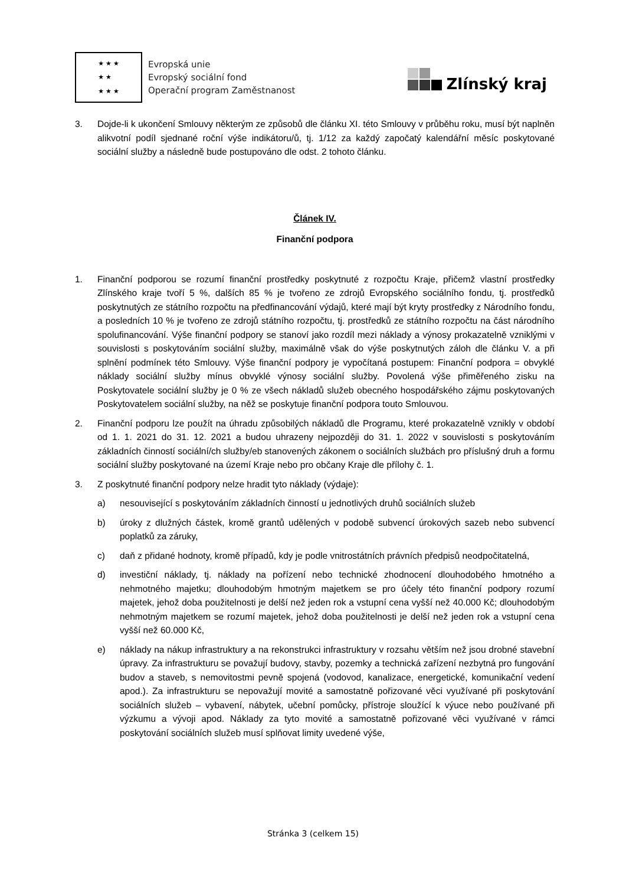★ ★ ★
★ ★
★ ★ ★
Evropská unie
Evropský sociální fond
Operační program Zaměstnanost
Zlínský kraj
3. Dojde-li k ukončení Smlouvy některým ze způsobů dle článku XI. této Smlouvy v průběhu roku, musí být naplněn alikvotní podíl sjednané roční výše indikátoru/ů, tj. 1/12 za každý započatý kalendářní měsíc poskytované sociální služby a následně bude postupováno dle odst. 2 tohoto článku.
Článek IV.
Finanční podpora
1. Finanční podporou se rozumí finanční prostředky poskytnuté z rozpočtu Kraje, přičemž vlastní prostředky Zlínského kraje tvoří 5 %, dalších 85 % je tvořeno ze zdrojů Evropského sociálního fondu, tj. prostředků poskytnutých ze státního rozpočtu na předfinancování výdajů, které mají být kryty prostředky z Národního fondu, a posledních 10 % je tvořeno ze zdrojů státního rozpočtu, tj. prostředků ze státního rozpočtu na část národního spolufinancování. Výše finanční podpory se stanoví jako rozdíl mezi náklady a výnosy prokazatelně vzniklými v souvislosti s poskytováním sociální služby, maximálně však do výše poskytnutých záloh dle článku V. a při splnění podmínek této Smlouvy. Výše finanční podpory je vypočítaná postupem: Finanční podpora = obvyklé náklady sociální služby mínus obvyklé výnosy sociální služby. Povolená výše přiměřeného zisku na Poskytovatele sociální služby je 0 % ze všech nákladů služeb obecného hospodářského zájmu poskytovaných Poskytovatelem sociální služby, na něž se poskytuje finanční podpora touto Smlouvou.
2. Finanční podporu lze použít na úhradu způsobilých nákladů dle Programu, které prokazatelně vznikly v období od 1. 1. 2021 do 31. 12. 2021 a budou uhrazeny nejpozději do 31. 1. 2022 v souvislosti s poskytováním základních činností sociální/ch služby/eb stanovených zákonem o sociálních službách pro příslušný druh a formu sociální služby poskytované na území Kraje nebo pro občany Kraje dle přílohy č. 1.
3. Z poskytnuté finanční podpory nelze hradit tyto náklady (výdaje):
a) nesouvisející s poskytováním základních činností u jednotlivých druhů sociálních služeb
b) úroky z dlužných částek, kromě grantů udělených v podobě subvencí úrokových sazeb nebo subvencí poplatků za záruky,
c) daň z přidané hodnoty, kromě případů, kdy je podle vnitrostátních právních předpisů neodpočitatelná,
d) investiční náklady, tj. náklady na pořízení nebo technické zhodnocení dlouhodobého hmotného a nehmotného majetku; dlouhodobým hmotným majetkem se pro účely této finanční podpory rozumí majetek, jehož doba použitelnosti je delší než jeden rok a vstupní cena vyšší než 40.000 Kč; dlouhodobým nehmotným majetkem se rozumí majetek, jehož doba použitelnosti je delší než jeden rok a vstupní cena vyšší než 60.000 Kč,
e) náklady na nákup infrastruktury a na rekonstrukci infrastruktury v rozsahu větším než jsou drobné stavební úpravy. Za infrastrukturu se považují budovy, stavby, pozemky a technická zařízení nezbytná pro fungování budov a staveb, s nemovitostmi pevně spojená (vodovod, kanalizace, energetické, komunikační vedení apod.). Za infrastrukturu se nepovažují movité a samostatně pořizované věci využívané při poskytování sociálních služeb – vybavení, nábytek, učební pomůcky, přístroje sloužící k výuce nebo používané při výzkumu a vývoji apod. Náklady za tyto movité a samostatně pořizované věci využívané v rámci poskytování sociálních služeb musí splňovat limity uvedené výše,
Stránka 3 (celkem 15)